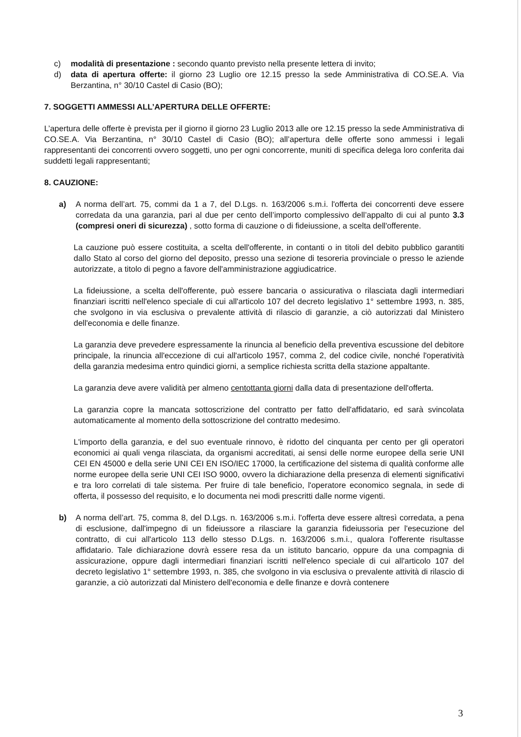c) modalità di presentazione : secondo quanto previsto nella presente lettera di invito;
d) data di apertura offerte: il giorno 23 Luglio ore 12.15 presso la sede Amministrativa di CO.SE.A. Via Berzantina, n° 30/10 Castel di Casio (BO);
7. SOGGETTI AMMESSI ALL’APERTURA DELLE OFFERTE:
L’apertura delle offerte è prevista per il giorno il giorno 23 Luglio 2013 alle ore 12.15 presso la sede Amministrativa di CO.SE.A. Via Berzantina, n° 30/10 Castel di Casio (BO); all’apertura delle offerte sono ammessi i legali rappresentanti dei concorrenti ovvero soggetti, uno per ogni concorrente, muniti di specifica delega loro conferita dai suddetti legali rappresentanti;
8. CAUZIONE:
a) A norma dell’art. 75, commi da 1 a 7, del D.Lgs. n. 163/2006 s.m.i. l'offerta dei concorrenti deve essere corredata da una garanzia, pari al due per cento dell’importo complessivo dell’appalto di cui al punto 3.3 (compresi oneri di sicurezza) , sotto forma di cauzione o di fideiussione, a scelta dell'offerente.
La cauzione può essere costituita, a scelta dell'offerente, in contanti o in titoli del debito pubblico garantiti dallo Stato al corso del giorno del deposito, presso una sezione di tesoreria provinciale o presso le aziende autorizzate, a titolo di pegno a favore dell'amministrazione aggiudicatrice.
La fideiussione, a scelta dell'offerente, può essere bancaria o assicurativa o rilasciata dagli intermediari finanziari iscritti nell'elenco speciale di cui all'articolo 107 del decreto legislativo 1° settembre 1993, n. 385, che svolgono in via esclusiva o prevalente attività di rilascio di garanzie, a ciò autorizzati dal Ministero dell'economia e delle finanze.
La garanzia deve prevedere espressamente la rinuncia al beneficio della preventiva escussione del debitore principale, la rinuncia all'eccezione di cui all'articolo 1957, comma 2, del codice civile, nonché l'operatività della garanzia medesima entro quindici giorni, a semplice richiesta scritta della stazione appaltante.
La garanzia deve avere validità per almeno centottanta giorni dalla data di presentazione dell'offerta.
La garanzia copre la mancata sottoscrizione del contratto per fatto dell'affidatario, ed sarà svincolata automaticamente al momento della sottoscrizione del contratto medesimo.
L'importo della garanzia, e del suo eventuale rinnovo, è ridotto del cinquanta per cento per gli operatori economici ai quali venga rilasciata, da organismi accreditati, ai sensi delle norme europee della serie UNI CEI EN 45000 e della serie UNI CEI EN ISO/IEC 17000, la certificazione del sistema di qualità conforme alle norme europee della serie UNI CEI ISO 9000, ovvero la dichiarazione della presenza di elementi significativi e tra loro correlati di tale sistema. Per fruire di tale beneficio, l'operatore economico segnala, in sede di offerta, il possesso del requisito, e lo documenta nei modi prescritti dalle norme vigenti.
b) A norma dell’art. 75, comma 8, del D.Lgs. n. 163/2006 s.m.i. l'offerta deve essere altresì corredata, a pena di esclusione, dall'impegno di un fideiussore a rilasciare la garanzia fideiussoria per l'esecuzione del contratto, di cui all'articolo 113 dello stesso D.Lgs. n. 163/2006 s.m.i., qualora l'offerente risultasse affidatario. Tale dichiarazione dovrà essere resa da un istituto bancario, oppure da una compagnia di assicurazione, oppure dagli intermediari finanziari iscritti nell'elenco speciale di cui all'articolo 107 del decreto legislativo 1° settembre 1993, n. 385, che svolgono in via esclusiva o prevalente attività di rilascio di garanzie, a ciò autorizzati dal Ministero dell'economia e delle finanze e dovrà contenere
3